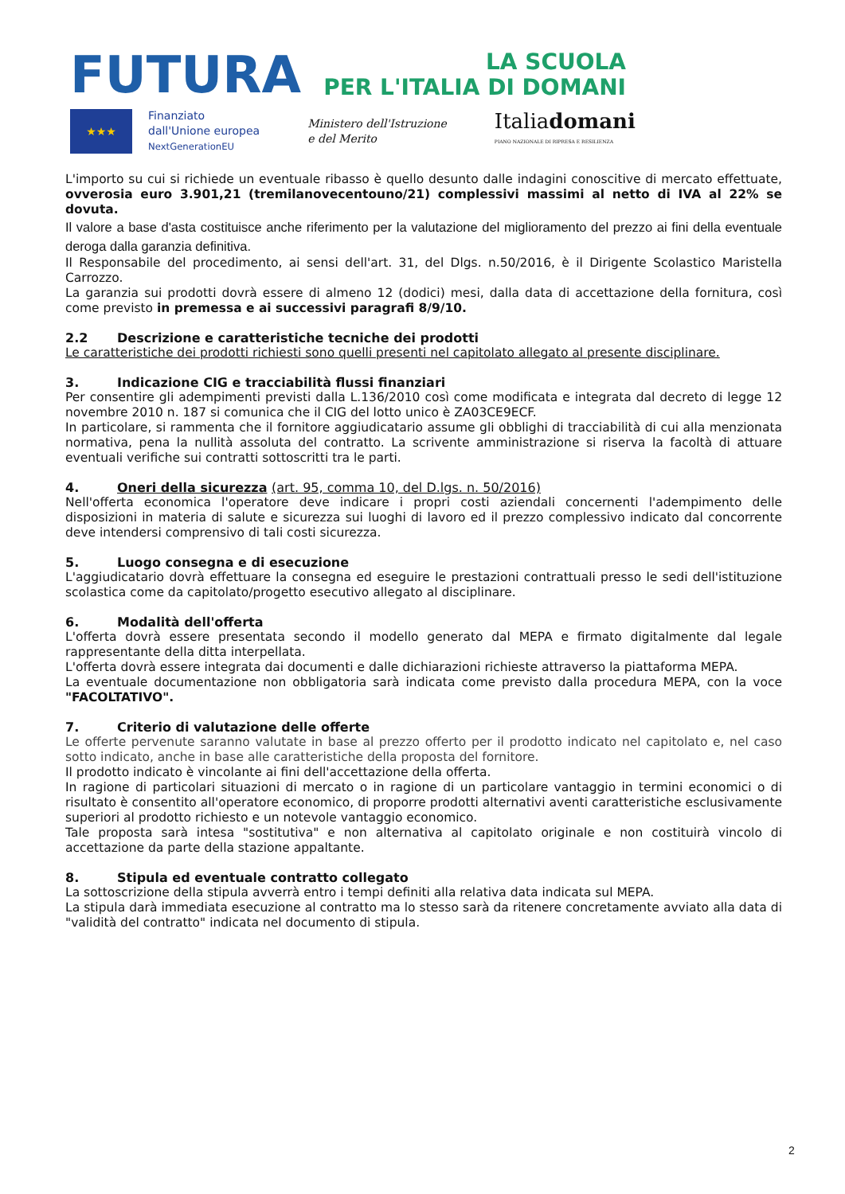FUTURA
LA SCUOLA
PER L'ITALIA DI DOMANI
★★★
Finanziato
dall'Unione europea
NextGenerationEU
Ministero dell'Istruzione
e del Merito
Italiadomani
PIANO NAZIONALE DI RIPRESA E RESILIENZA
L'importo su cui si richiede un eventuale ribasso è quello desunto dalle indagini conoscitive di mercato effettuate, ovverosia euro 3.901,21 (tremilanovecentouno/21) complessivi massimi al netto di IVA al 22% se dovuta.
Il valore a base d'asta costituisce anche riferimento per la valutazione del miglioramento del prezzo ai fini della eventuale deroga dalla garanzia definitiva.
Il Responsabile del procedimento, ai sensi dell'art. 31, del Dlgs. n.50/2016, è il Dirigente Scolastico Maristella Carrozzo.
La garanzia sui prodotti dovrà essere di almeno 12 (dodici) mesi, dalla data di accettazione della fornitura, così come previsto in premessa e ai successivi paragrafi 8/9/10.
2.2 Descrizione e caratteristiche tecniche dei prodotti
Le caratteristiche dei prodotti richiesti sono quelli presenti nel capitolato allegato al presente disciplinare.
3. Indicazione CIG e tracciabilità flussi finanziari
Per consentire gli adempimenti previsti dalla L.136/2010 così come modificata e integrata dal decreto di legge 12 novembre 2010 n. 187 si comunica che il CIG del lotto unico è ZA03CE9ECF.
In particolare, si rammenta che il fornitore aggiudicatario assume gli obblighi di tracciabilità di cui alla menzionata normativa, pena la nullità assoluta del contratto. La scrivente amministrazione si riserva la facoltà di attuare eventuali verifiche sui contratti sottoscritti tra le parti.
4. Oneri della sicurezza (art. 95, comma 10, del D.lgs. n. 50/2016)
Nell'offerta economica l'operatore deve indicare i propri costi aziendali concernenti l'adempimento delle disposizioni in materia di salute e sicurezza sui luoghi di lavoro ed il prezzo complessivo indicato dal concorrente deve intendersi comprensivo di tali costi sicurezza.
5. Luogo consegna e di esecuzione
L'aggiudicatario dovrà effettuare la consegna ed eseguire le prestazioni contrattuali presso le sedi dell'istituzione scolastica come da capitolato/progetto esecutivo allegato al disciplinare.
6. Modalità dell'offerta
L'offerta dovrà essere presentata secondo il modello generato dal MEPA e firmato digitalmente dal legale rappresentante della ditta interpellata.
L'offerta dovrà essere integrata dai documenti e dalle dichiarazioni richieste attraverso la piattaforma MEPA.
La eventuale documentazione non obbligatoria sarà indicata come previsto dalla procedura MEPA, con la voce "FACOLTATIVO".
7. Criterio di valutazione delle offerte
Le offerte pervenute saranno valutate in base al prezzo offerto per il prodotto indicato nel capitolato e, nel caso sotto indicato, anche in base alle caratteristiche della proposta del fornitore.
Il prodotto indicato è vincolante ai fini dell'accettazione della offerta.
In ragione di particolari situazioni di mercato o in ragione di un particolare vantaggio in termini economici o di risultato è consentito all'operatore economico, di proporre prodotti alternativi aventi caratteristiche esclusivamente superiori al prodotto richiesto e un notevole vantaggio economico.
Tale proposta sarà intesa "sostitutiva" e non alternativa al capitolato originale e non costituirà vincolo di accettazione da parte della stazione appaltante.
8. Stipula ed eventuale contratto collegato
La sottoscrizione della stipula avverrà entro i tempi definiti alla relativa data indicata sul MEPA.
La stipula darà immediata esecuzione al contratto ma lo stesso sarà da ritenere concretamente avviato alla data di "validità del contratto" indicata nel documento di stipula.
2